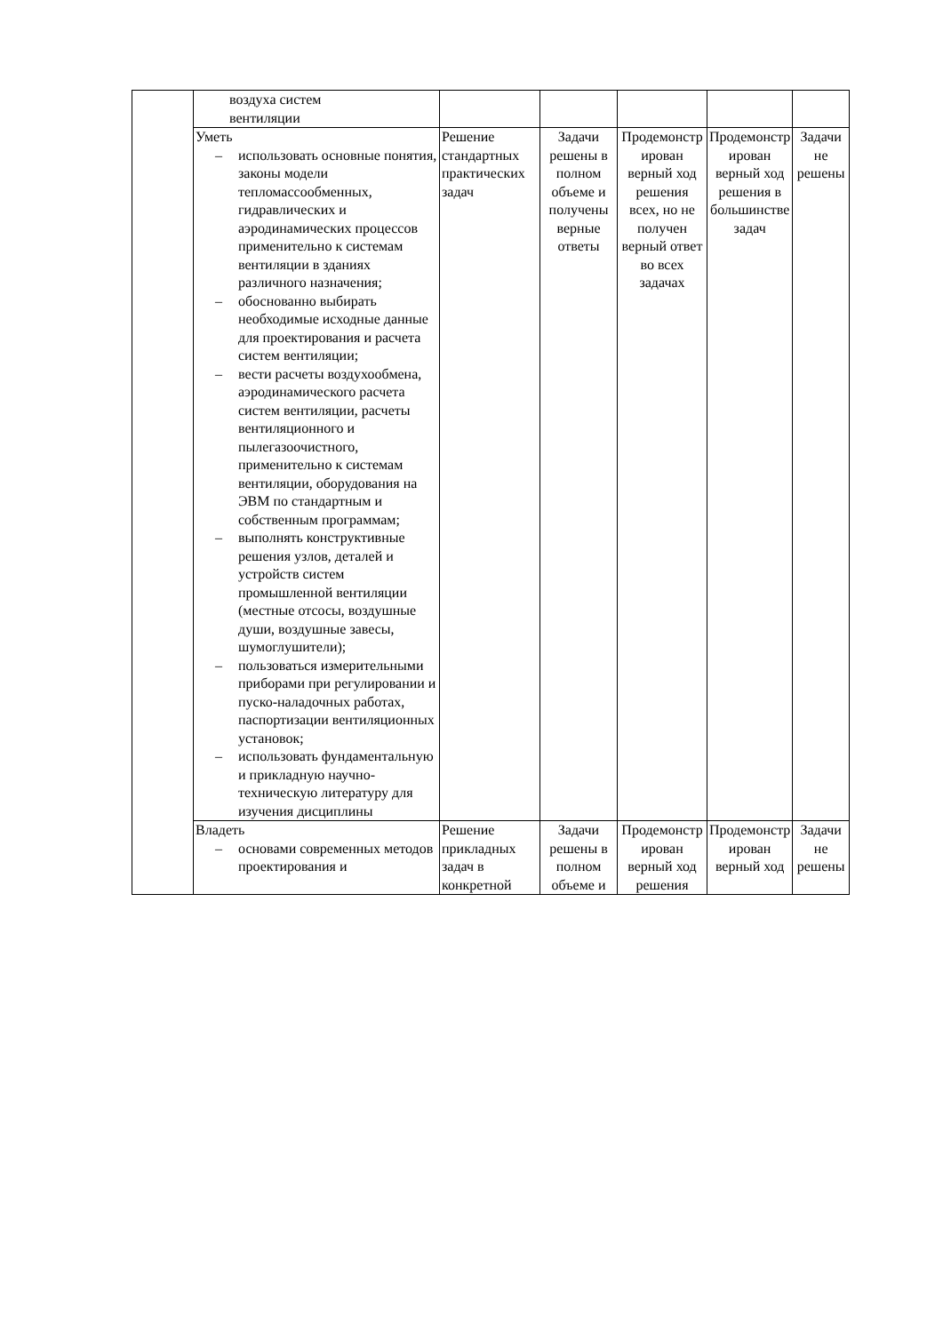| | воздуха систем вентиляции | | | | | |
| | Уметь – использовать основные понятия, законы модели тепломассообменных, гидравлических и аэродинамических процессов применительно к системам вентиляции в зданиях различного назначения; – обоснованно выбирать необходимые исходные данные для проектирования и расчета систем вентиляции; – вести расчеты воздухообмена, аэродинамического расчета систем вентиляции, расчеты вентиляционного и пылегазоочистного, применительно к системам вентиляции, оборудования на ЭВМ по стандартным и собственным программам; – выполнять конструктивные решения узлов, деталей и устройств систем промышленной вентиляции (местные отсосы, воздушные души, воздушные завесы, шумоглушители); – пользоваться измерительными приборами при регулировании и пуско-наладочных работах, паспортизации вентиляционных установок; – использовать фундаментальную и прикладную научно-техническую литературу для изучения дисциплины | Решение стандартных практических задач | Задачи решены в полном объеме и получены верные ответы | Продемонстр ирован верный ход решения всех, но не получен верный ответ во всех задачах | Продемонстр ирован верный ход решения в большинстве задач | Задачи не решены |
| | Владеть – основами современных методов проектирования и | Решение прикладных задач в конкретной | Задачи решены в полном объеме и | Продемонстр ирован верный ход решения | Продемонстр ирован верный ход | Задачи не решены |